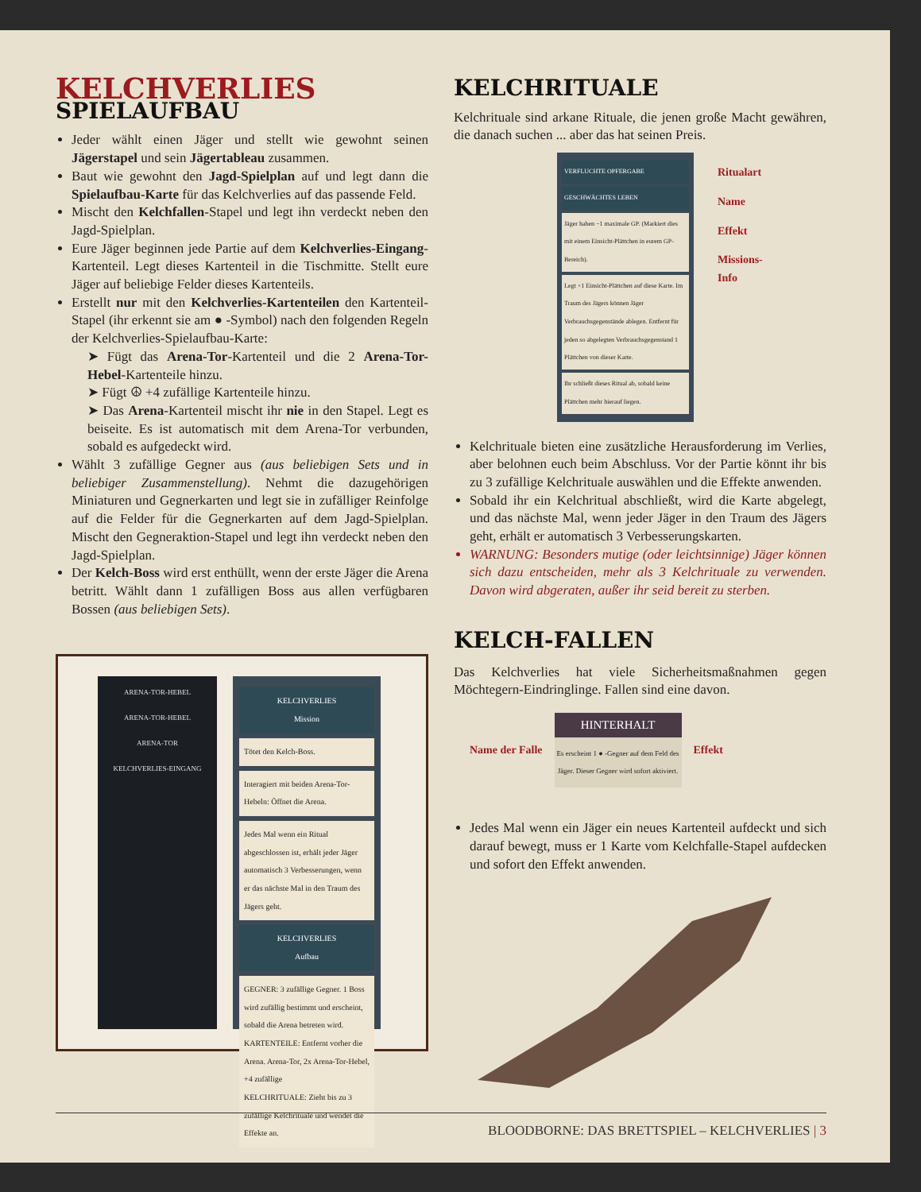KELCHVERLIES
SPIELAUFBAU
Jeder wählt einen Jäger und stellt wie gewohnt seinen Jägerstapel und sein Jägertableau zusammen.
Baut wie gewohnt den Jagd-Spielplan auf und legt dann die Spielaufbau-Karte für das Kelchverlies auf das passende Feld.
Mischt den Kelchfallen-Stapel und legt ihn verdeckt neben den Jagd-Spielplan.
Eure Jäger beginnen jede Partie auf dem Kelchverlies-Eingang-Kartenteil. Legt dieses Kartenteil in die Tischmitte. Stellt eure Jäger auf beliebige Felder dieses Kartenteils.
Erstellt nur mit den Kelchverlies-Kartenteilen den Kartenteil-Stapel (ihr erkennt sie am ● -Symbol) nach den folgenden Regeln der Kelchverlies-Spielaufbau-Karte:
➤ Fügt das Arena-Tor-Kartenteil und die 2 Arena-Tor-Hebel-Kartenteile hinzu.
➤ Fügt ☮ +4 zufällige Kartenteile hinzu.
➤ Das Arena-Kartenteil mischt ihr nie in den Stapel. Legt es beiseite. Es ist automatisch mit dem Arena-Tor verbunden, sobald es aufgedeckt wird.
Wählt 3 zufällige Gegner aus (aus beliebigen Sets und in beliebiger Zusammenstellung). Nehmt die dazugehörigen Miniaturen und Gegnerkarten und legt sie in zufälliger Reinfolge auf die Felder für die Gegnerkarten auf dem Jagd-Spielplan. Mischt den Gegneraktion-Stapel und legt ihn verdeckt neben den Jagd-Spielplan.
Der Kelch-Boss wird erst enthüllt, wenn der erste Jäger die Arena betritt. Wählt dann 1 zufälligen Boss aus allen verfügbaren Bossen (aus beliebigen Sets).
ARENA-TOR-HEBEL
ARENA-TOR-HEBEL
ARENA-TOR
KELCHVERLIES-EINGANG
KELCHVERLIES
Mission
Tötet den Kelch-Boss.
Interagiert mit beiden Arena-Tor-Hebeln: Öffnet die Arena.
Jedes Mal wenn ein Ritual abgeschlossen ist, erhält jeder Jäger automatisch 3 Verbesserungen, wenn er das nächste Mal in den Traum des Jägers geht.
KELCHVERLIES
Aufbau
GEGNER: 3 zufällige Gegner. 1 Boss wird zufällig bestimmt und erscheint, sobald die Arena betreten wird.
KARTENTEILE: Entfernt vorher die Arena. Arena-Tor, 2x Arena-Tor-Hebel, +4 zufällige
KELCHRITUALE: Zieht bis zu 3 zufällige Kelchrituale und wendet die Effekte an.
KELCHRITUALE
Kelchrituale sind arkane Rituale, die jenen große Macht gewähren, die danach suchen ... aber das hat seinen Preis.
VERFLUCHTE OPFERGABE
GESCHWÄCHTES LEBEN
Jäger haben −1 maximale GP. (Markiert dies mit einem Einsicht-Plättchen in eurem GP-Bereich).
Legt +1 Einsicht-Plättchen auf diese Karte. Im Traum des Jägers können Jäger Verbrauchsgegenstände ablegen. Entfernt für jeden so abgelegten Verbrauchsgegenstand 1 Plättchen von dieser Karte.
Ihr schließt dieses Ritual ab, sobald keine Plättchen mehr hierauf liegen.
Ritualart
Name
Effekt
Missions-
Info
Kelchrituale bieten eine zusätzliche Herausforderung im Verlies, aber belohnen euch beim Abschluss. Vor der Partie könnt ihr bis zu 3 zufällige Kelchrituale auswählen und die Effekte anwenden.
Sobald ihr ein Kelchritual abschließt, wird die Karte abgelegt, und das nächste Mal, wenn jeder Jäger in den Traum des Jägers geht, erhält er automatisch 3 Verbesserungskarten.
WARNUNG: Besonders mutige (oder leichtsinnige) Jäger können sich dazu entscheiden, mehr als 3 Kelchrituale zu verwenden. Davon wird abgeraten, außer ihr seid bereit zu sterben.
KELCH-FALLEN
Das Kelchverlies hat viele Sicherheitsmaßnahmen gegen Möchtegern-Eindringlinge. Fallen sind eine davon.
Name der Falle
HINTERHALT
Es erscheint 1 ● -Gegner auf dem Feld des Jäger. Dieser Gegner wird sofort aktiviert.
Effekt
Jedes Mal wenn ein Jäger ein neues Kartenteil aufdeckt und sich darauf bewegt, muss er 1 Karte vom Kelchfalle-Stapel aufdecken und sofort den Effekt anwenden.
BLOODBORNE: DAS BRETTSPIEL – KELCHVERLIES | 3